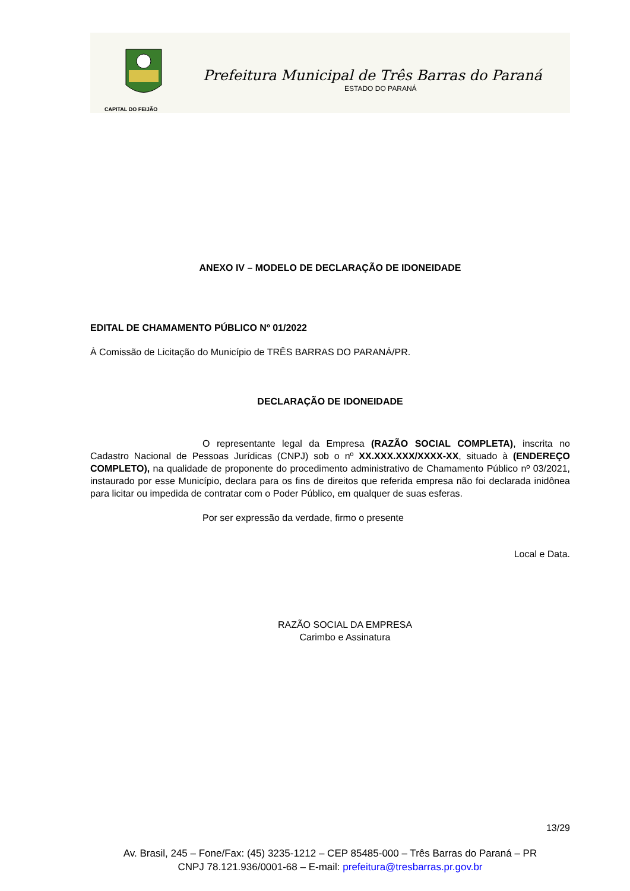CAPITAL DO FEIJÃO
Prefeitura Municipal de Três Barras do Paraná
ESTADO DO PARANÁ
ANEXO IV – MODELO DE DECLARAÇÃO DE IDONEIDADE
EDITAL DE CHAMAMENTO PÚBLICO Nº 01/2022
À Comissão de Licitação do Município de TRÊS BARRAS DO PARANÁ/PR.
DECLARAÇÃO DE IDONEIDADE
O representante legal da Empresa (RAZÃO SOCIAL COMPLETA), inscrita no Cadastro Nacional de Pessoas Jurídicas (CNPJ) sob o nº XX.XXX.XXX/XXXX-XX, situado à (ENDEREÇO COMPLETO), na qualidade de proponente do procedimento administrativo de Chamamento Público nº 03/2021, instaurado por esse Município, declara para os fins de direitos que referida empresa não foi declarada inidônea para licitar ou impedida de contratar com o Poder Público, em qualquer de suas esferas.
Por ser expressão da verdade, firmo o presente
Local e Data.
RAZÃO SOCIAL DA EMPRESA
Carimbo e Assinatura
13/29
Av. Brasil, 245 – Fone/Fax: (45) 3235-1212 – CEP 85485-000 – Três Barras do Paraná – PR
CNPJ 78.121.936/0001-68 – E-mail: prefeitura@tresbarras.pr.gov.br